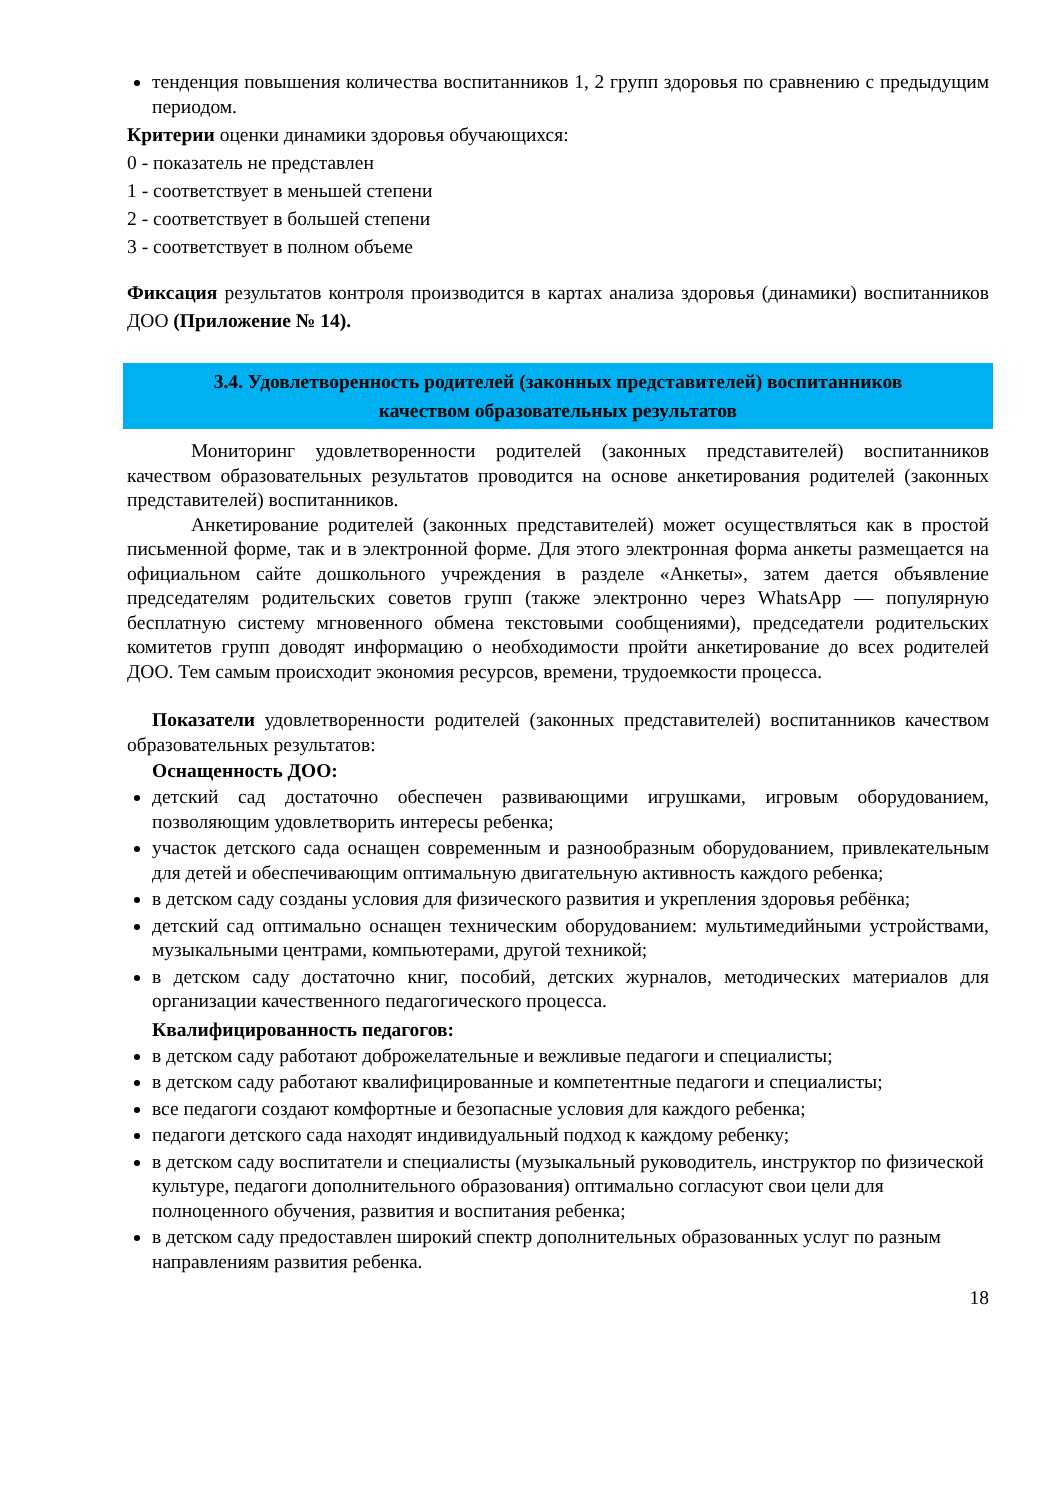тенденция повышения количества воспитанников 1, 2 групп здоровья по сравнению с предыдущим периодом.
Критерии оценки динамики здоровья обучающихся:
0 - показатель не представлен
1 - соответствует в меньшей степени
2 - соответствует в большей степени
3 - соответствует в полном объеме
Фиксация результатов контроля производится в картах анализа здоровья (динамики) воспитанников ДОО (Приложение № 14).
3.4. Удовлетворенность родителей (законных представителей) воспитанников
качеством образовательных результатов
Мониторинг удовлетворенности родителей (законных представителей) воспитанников качеством образовательных результатов проводится на основе анкетирования родителей (законных представителей) воспитанников.
Анкетирование родителей (законных представителей) может осуществляться как в простой письменной форме, так и в электронной форме. Для этого электронная форма анкеты размещается на официальном сайте дошкольного учреждения в разделе «Анкеты», затем дается объявление председателям родительских советов групп (также электронно через WhatsApp — популярную бесплатную систему мгновенного обмена текстовыми сообщениями), председатели родительских комитетов групп доводят информацию о необходимости пройти анкетирование до всех родителей ДОО. Тем самым происходит экономия ресурсов, времени, трудоемкости процесса.
Показатели удовлетворенности родителей (законных представителей) воспитанников качеством образовательных результатов:
Оснащенность ДОО:
детский сад достаточно обеспечен развивающими игрушками, игровым оборудованием, позволяющим удовлетворить интересы ребенка;
участок детского сада оснащен современным и разнообразным оборудованием, привлекательным для детей и обеспечивающим оптимальную двигательную активность каждого ребенка;
в детском саду созданы условия для физического развития и укрепления здоровья ребёнка;
детский сад оптимально оснащен техническим оборудованием: мультимедийными устройствами, музыкальными центрами, компьютерами, другой техникой;
в детском саду достаточно книг, пособий, детских журналов, методических материалов для организации качественного педагогического процесса.
Квалифицированность педагогов:
в детском саду работают доброжелательные и вежливые педагоги и специалисты;
в детском саду работают квалифицированные и компетентные педагоги и специалисты;
все педагоги создают комфортные и безопасные условия для каждого ребенка;
педагоги детского сада находят индивидуальный подход к каждому ребенку;
в детском саду воспитатели и специалисты (музыкальный руководитель, инструктор по физической культуре, педагоги дополнительного образования) оптимально согласуют свои цели для полноценного обучения, развития и воспитания ребенка;
в детском саду предоставлен широкий спектр дополнительных образованных услуг по разным направлениям развития ребенка.
18